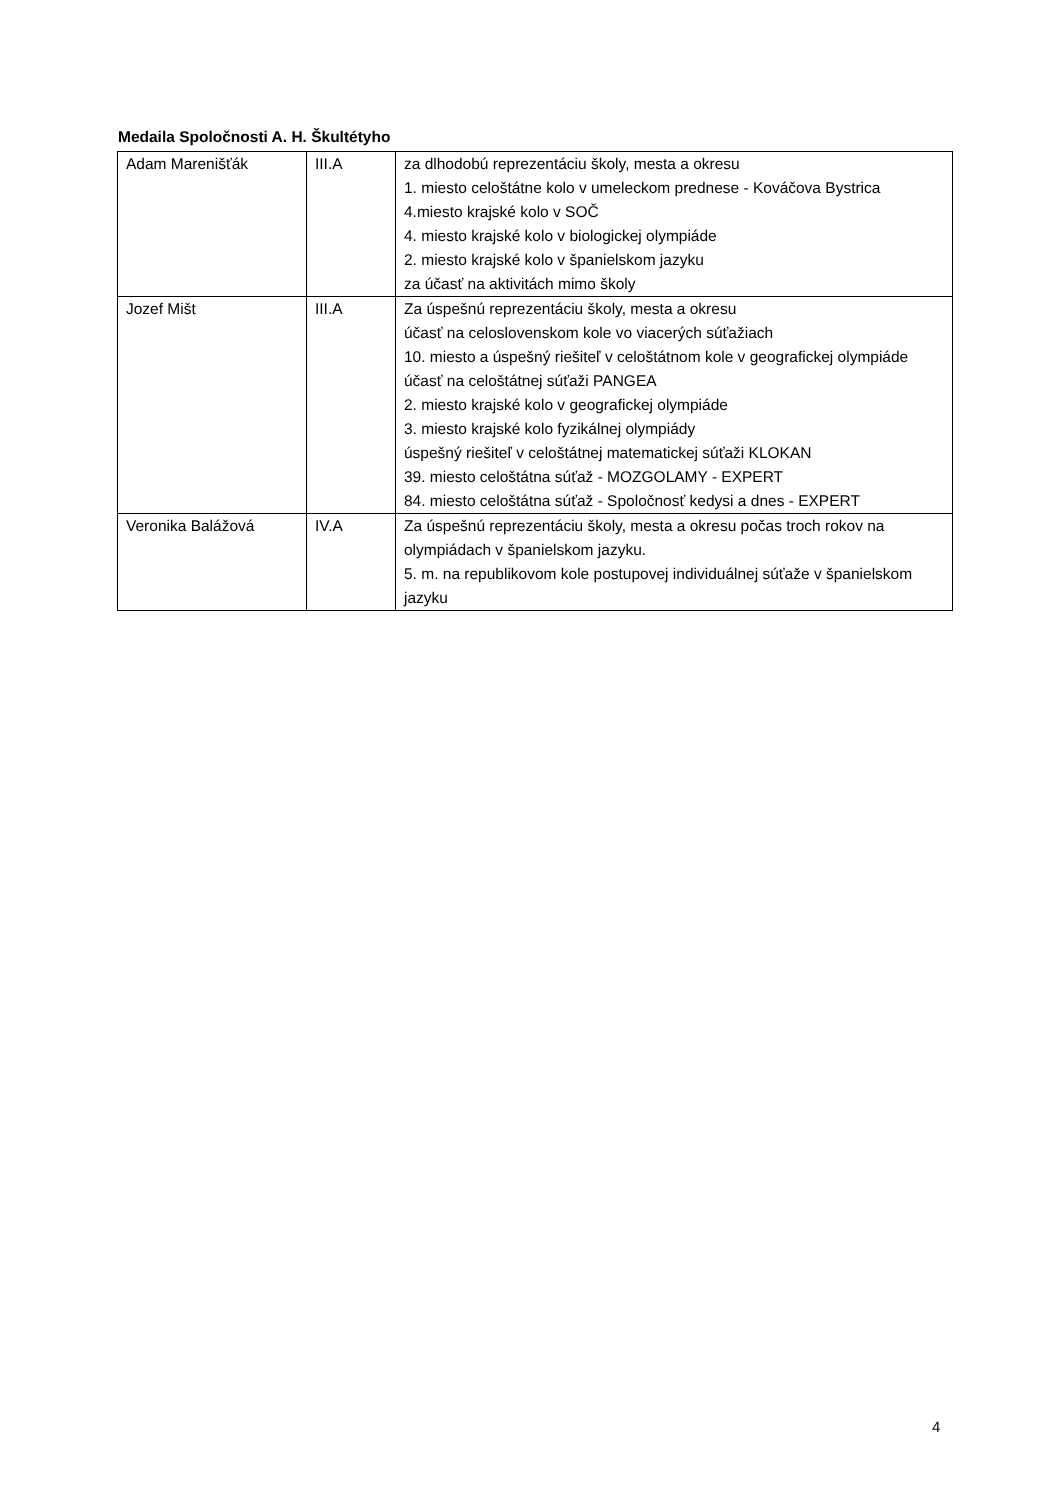Medaila Spoločnosti A. H. Škultétyho
| Adam Marenišťák | III.A | za dlhodobú reprezentáciu školy, mesta a okresu 1. miesto celoštátne kolo v umeleckom prednese - Kováčova Bystrica 4.miesto krajské kolo v SOČ 4. miesto krajské kolo v biologickej olympiáde 2. miesto krajské kolo v španielskom jazyku za účasť na aktivitách mimo školy |
| Jozef Mišt | III.A | Za úspešnú reprezentáciu školy, mesta a okresu účasť na celoslovenskom kole vo viacerých súťažiach 10. miesto a úspešný riešiteľ v celoštátnom kole v geografickej olympiáde účasť na celoštátnej súťaži PANGEA 2. miesto krajské kolo v geografickej olympiáde 3. miesto krajské kolo fyzikálnej olympiády úspešný riešiteľ v celoštátnej matematickej súťaži KLOKAN 39. miesto celoštátna súťaž - MOZGOLAMY - EXPERT 84. miesto celoštátna súťaž - Spoločnosť kedysi a dnes - EXPERT |
| Veronika Balážová | IV.A | Za úspešnú reprezentáciu školy, mesta a okresu počas troch rokov na olympiádach v španielskom jazyku. 5. m. na republikovom kole postupovej individuálnej súťaže v španielskom jazyku |
4